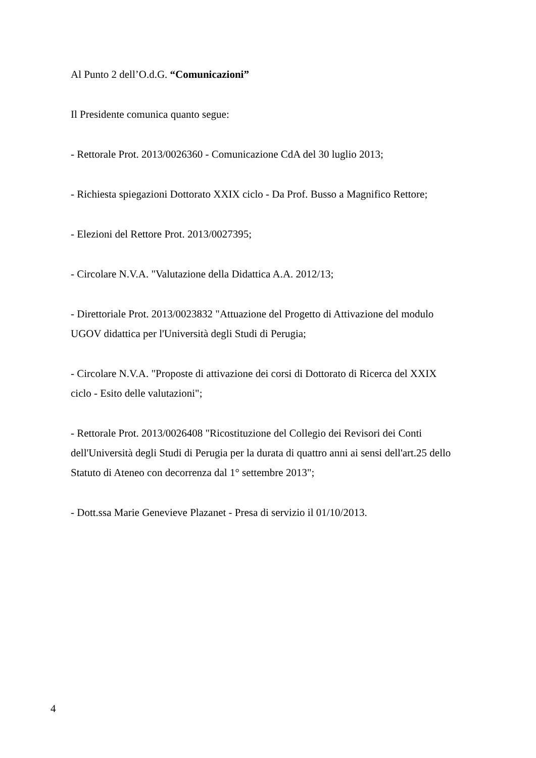Al Punto 2 dell’O.d.G. “Comunicazioni”
Il Presidente comunica quanto segue:
- Rettorale Prot. 2013/0026360 - Comunicazione CdA del 30 luglio 2013;
- Richiesta spiegazioni Dottorato XXIX ciclo - Da Prof. Busso a Magnifico Rettore;
- Elezioni del Rettore Prot. 2013/0027395;
- Circolare N.V.A. "Valutazione della Didattica A.A. 2012/13;
- Direttoriale Prot. 2013/0023832 "Attuazione del Progetto di Attivazione del modulo UGOV didattica per l'Università degli Studi di Perugia;
- Circolare N.V.A. "Proposte di attivazione dei corsi di Dottorato di Ricerca del XXIX ciclo - Esito delle valutazioni";
- Rettorale Prot. 2013/0026408 "Ricostituzione del Collegio dei Revisori dei Conti dell'Università degli Studi di Perugia per la durata di quattro anni ai sensi dell'art.25 dello Statuto di Ateneo con decorrenza dal 1° settembre 2013";
- Dott.ssa Marie Genevieve Plazanet - Presa di servizio il 01/10/2013.
4